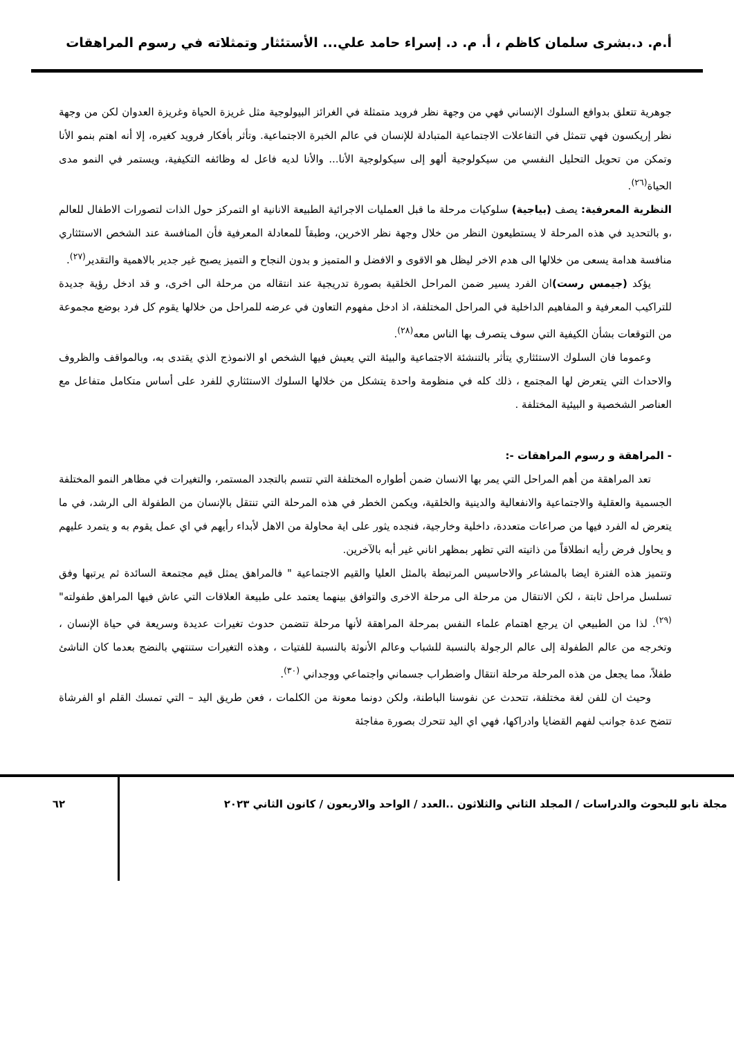أ.م. د.بشرى سلمان كاظم ، أ. م. د. إسراء حامد علي... الأستئثار وتمثلاته في رسوم المراهقات
جوهرية تتعلق بدوافع السلوك الإنساني فهي من وجهة نظر فرويد متمثلة في الغرائز البيولوجية مثل غريزة الحياة وغريزة العدوان لكن من وجهة نظر إريكسون فهي تتمثل في التفاعلات الاجتماعية المتبادلة للإنسان في عالم الخبرة الاجتماعية. وتأثر بأفكار فرويد كغيره، إلا أنه اهتم بنمو الأنا وتمكن من تحويل التحليل النفسي من سيكولوجية ألهو إلى سيكولوجية الأنا... والأنا لديه فاعل له وظائفه التكيفية، ويستمر في النمو مدى الحياة<sup>(٢٦)</sup>.
النظرية المعرفية: يصف (بياجية) سلوكيات مرحلة ما قبل العمليات الاجرائية الطبيعة الانانية او التمركز حول الذات لتصورات الاطفال للعالم ،و بالتحديد في هذه المرحلة لا يستطيعون النظر من خلال وجهة نظر الاخرين، وطبقاً للمعادلة المعرفية فأن المنافسة عند الشخص الاستئثاري منافسة هدامة يسعى من خلالها الى هدم الاخر ليظل هو الاقوى و الافضل و المتميز و بدون النجاح و التميز يصبح غير جدير بالاهمية والتقدير<sup>(٢٧)</sup>.
يؤكد (جيمس رست) ان الفرد يسير ضمن المراحل الخلقية بصورة تدريجية عند انتقاله من مرحلة الى اخرى، و قد ادخل رؤية جديدة للتراكيب المعرفية و المفاهيم الداخلية في المراحل المختلفة، اذ ادخل مفهوم التعاون في عرضه للمراحل من خلالها يقوم كل فرد بوضع مجموعة من التوقعات بشأن الكيفية التي سوف يتصرف بها الناس معه<sup>(٢٨)</sup>.
وعموما فان السلوك الاستئثاري يتأثر بالتنشئة الاجتماعية والبيئة التي يعيش فيها الشخص او الانموذج الذي يقتدى به، وبالمواقف والظروف والاحداث التي يتعرض لها المجتمع ، ذلك كله في منظومة واحدة يتشكل من خلالها السلوك الاستئثاري للفرد على أساس متكامل متفاعل مع العناصر الشخصية و البيئية المختلفة .
- المراهقة و رسوم المراهقات -:
تعد المراهقة من أهم المراحل التي يمر بها الانسان ضمن أطواره المختلفة التي تتسم بالتجدد المستمر، والتغيرات في مظاهر النمو المختلفة الجسمية والعقلية والاجتماعية والانفعالية والدينية والخلقية، ويكمن الخطر في هذه المرحلة التي تنتقل بالإنسان من الطفولة الى الرشد، في ما يتعرض له الفرد فيها من صراعات متعددة، داخلية وخارجية، فنجده يثور على اية محاولة من الاهل لأبداء رأيهم في اي عمل يقوم به و يتمرد عليهم و يحاول فرض رأيه انطلاقاً من ذاتيته التي تظهر بمظهر اناني غير أبه بالآخرين.
وتتميز هذه الفترة ايضا بالمشاعر والاحاسيس المرتبطة بالمثل العليا والقيم الاجتماعية " فالمراهق يمثل قيم مجتمعة السائدة ثم يرتبها وفق تسلسل مراحل ثابتة ، لكن الانتقال من مرحلة الى مرحلة الاخرى والتوافق بينهما يعتمد على طبيعة العلاقات التي عاش فيها المراهق طفولته" <sup>(٢٩)</sup>. لذا من الطبيعي ان يرجع اهتمام علماء النفس بمرحلة المراهقة لأنها مرحلة تتضمن حدوث تغيرات عديدة وسريعة في حياة الإنسان ، وتخرجه من عالم الطفولة إلى عالم الرجولة بالنسبة للشباب وعالم الأنوثة بالنسبة للفتيات ، وهذه التغيرات ستنتهي بالنضج بعدما كان الناشئ طفلاً، مما يجعل من هذه المرحلة مرحلة انتقال واضطراب جسماني واجتماعي ووجداني <sup>(٣٠)</sup>.
وحيث ان للفن لغة مختلفة، تتحدث عن نفوسنا الباطنة، ولكن دونما معونة من الكلمات ، فعن طريق اليد – التي تمسك القلم او الفرشاة تتضح عدة جوانب لفهم القضايا وادراكها، فهي اي اليد تتحرك بصورة مفاجئة
مجلة نابو للبحوث والدراسات / المجلد الثاني والثلاثون ..العدد / الواحد والاربعون / كانون الثاني ٢٠٢٣
٦٢